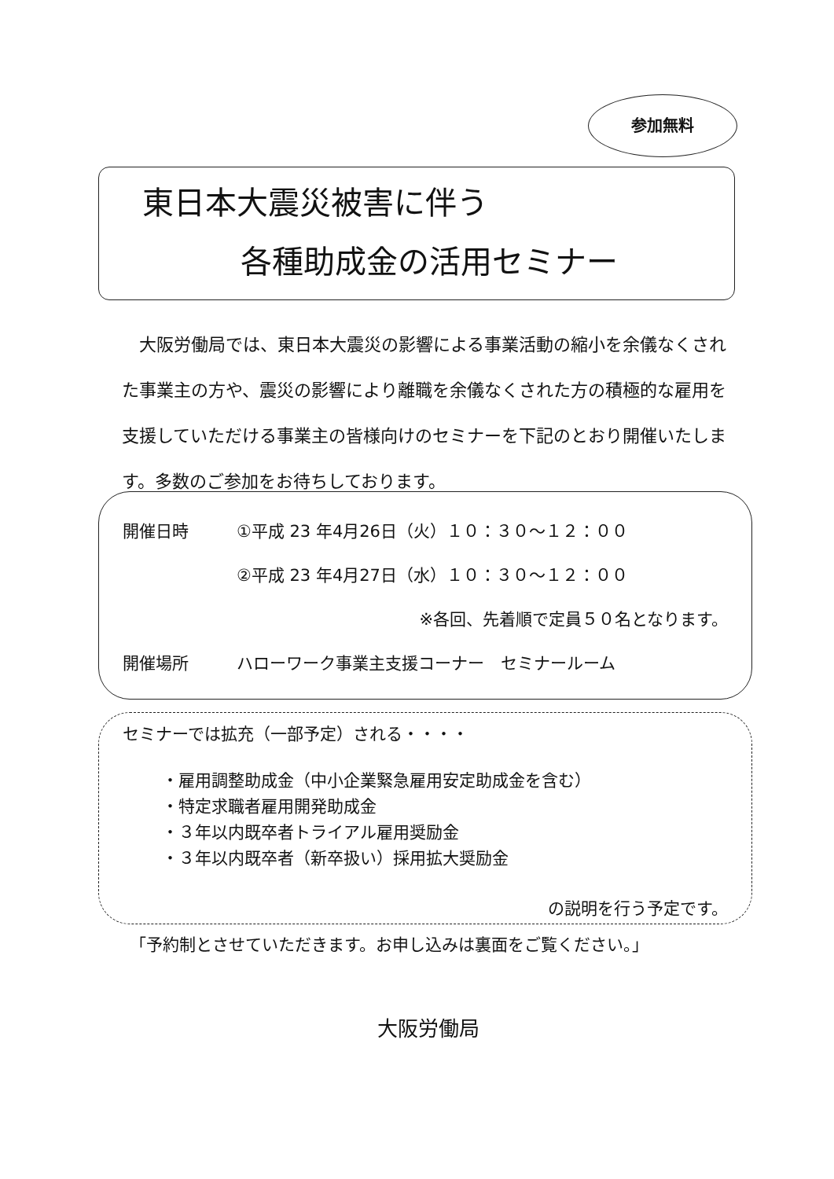参加無料
東日本大震災被害に伴う
各種助成金の活用セミナー
大阪労働局では、東日本大震災の影響による事業活動の縮小を余儀なくされた事業主の方や、震災の影響により離職を余儀なくされた方の積極的な雇用を支援していただける事業主の皆様向けのセミナーを下記のとおり開催いたします。多数のご参加をお待ちしております。
開催日時 ①平成 23 年4月26日（火）１０：３０～１２：００
②平成 23 年4月27日（水）１０：３０～１２：００
※各回、先着順で定員５０名となります。
開催場所 ハローワーク事業主支援コーナー　セミナールーム
セミナーでは拡充（一部予定）される・・・・
・雇用調整助成金（中小企業緊急雇用安定助成金を含む）
・特定求職者雇用開発助成金
・３年以内既卒者トライアル雇用奨励金
・３年以内既卒者（新卒扱い）採用拡大奨励金
の説明を行う予定です。
「予約制とさせていただきます。お申し込みは裏面をご覧ください。」
大阪労働局